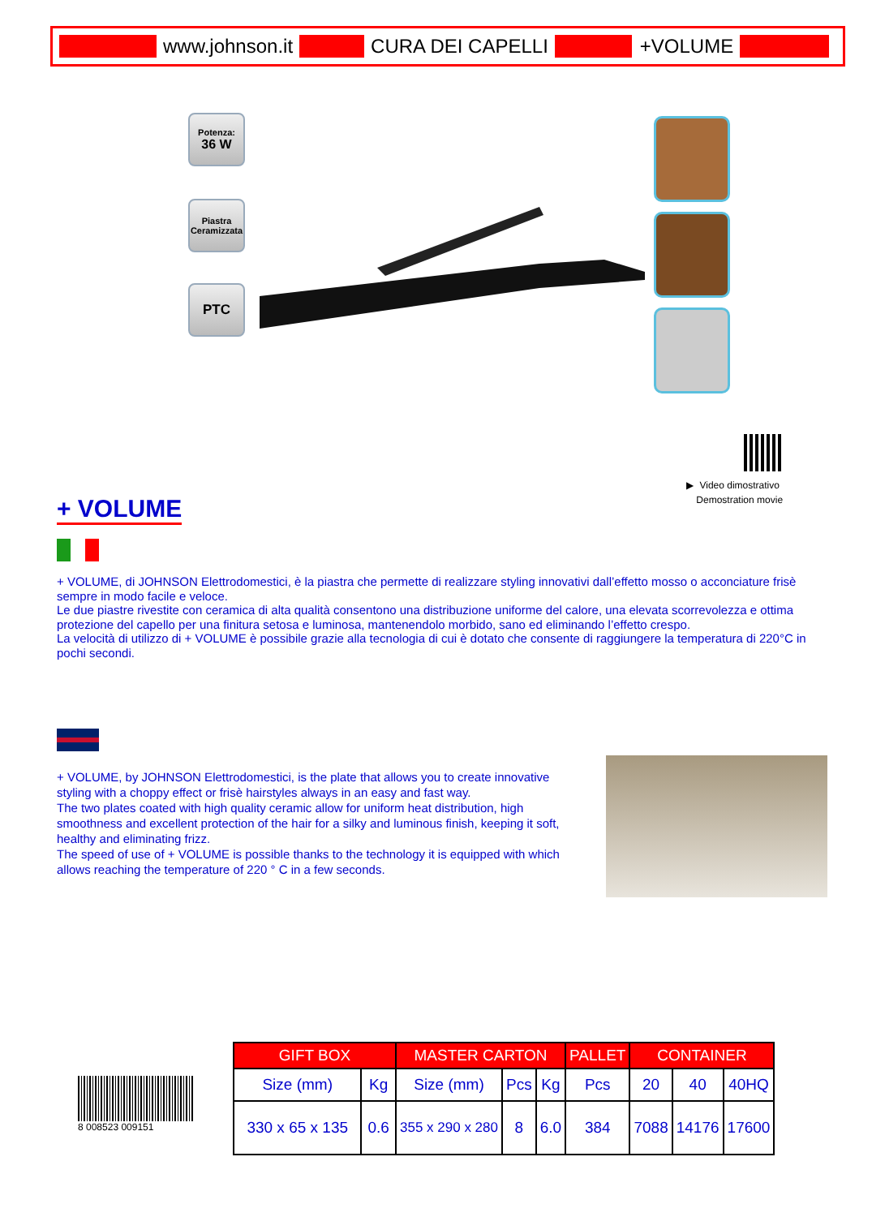www.johnson.it CURA DEI CAPELLI +VOLUME
Potenza:
36 W
Piastra
Ceramizzata
PTC
▶ Video dimostrativo
Demostration movie
+ VOLUME
+ VOLUME, di JOHNSON Elettrodomestici, è la piastra che permette di realizzare styling innovativi dall’effetto mosso o acconciature frisè sempre in modo facile e veloce.
Le due piastre rivestite con ceramica di alta qualità consentono una distribuzione uniforme del calore, una elevata scorrevolezza e ottima protezione del capello per una finitura setosa e luminosa, mantenendolo morbido, sano ed eliminando l’effetto crespo.
La velocità di utilizzo di + VOLUME è possibile grazie alla tecnologia di cui è dotato che consente di raggiungere la temperatura di 220°C in pochi secondi.
+ VOLUME, by JOHNSON Elettrodomestici, is the plate that allows you to create innovative styling with a choppy effect or frisè hairstyles always in an easy and fast way.
The two plates coated with high quality ceramic allow for uniform heat distribution, high smoothness and excellent protection of the hair for a silky and luminous finish, keeping it soft, healthy and eliminating frizz.
The speed of use of + VOLUME is possible thanks to the technology it is equipped with which allows reaching the temperature of 220 ° C in a few seconds.
8 008523 009151
| GIFT BOX | | MASTER CARTON | | | PALLET | CONTAINER | | |
| --- | --- | --- | --- | --- | --- | --- | --- | --- |
| Size (mm) | Kg | Size (mm) | Pcs | Kg | Pcs | 20 | 40 | 40HQ |
| 330 x 65 x 135 | 0.6 | 355 x 290 x 280 | 8 | 6.0 | 384 | 7088 | 14176 | 17600 |